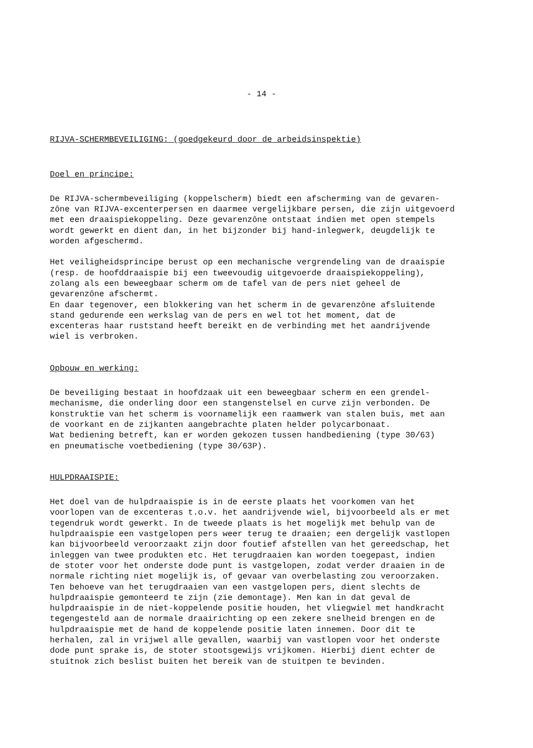- 14 -
RIJVA-SCHERMBEVEILIGING: (goedgekeurd door de arbeidsinspektie)
Doel en principe:
De RIJVA-schermbeveiliging (koppelscherm) biedt een afscherming van de gevaren- zône van RIJVA-excenterpersen en daarmee vergelijkbare persen, die zijn uitgevoerd met een draaispiekoppeling. Deze gevarenzône ontstaat indien met open stempels wordt gewerkt en dient dan, in het bijzonder bij hand-inlegwerk, deugdelijk te worden afgeschermd.
Het veiligheidsprincipe berust op een mechanische vergrendeling van de draaispie (resp. de hoofddraaispie bij een tweevoudig uitgevoerde draaispiekoppeling), zolang als een beweegbaar scherm om de tafel van de pers niet geheel de gevarenzône afschermt. En daar tegenover, een blokkering van het scherm in de gevarenzône afsluitende stand gedurende een werkslag van de pers en wel tot het moment, dat de excenteras haar ruststand heeft bereikt en de verbinding met het aandrijvende wiel is verbroken.
Opbouw en werking:
De beveiliging bestaat in hoofdzaak uit een beweegbaar scherm en een grendel- mechanisme, die onderling door een stangenstelsel en curve zijn verbonden. De konstruktie van het scherm is voornamelijk een raamwerk van stalen buis, met aan de voorkant en de zijkanten aangebrachte platen helder polycarbonaat. Wat bediening betreft, kan er worden gekozen tussen handbediening (type 30/63) en pneumatische voetbediening (type 30/63P).
HULPDRAAISPIE:
Het doel van de hulpdraaispie is in de eerste plaats het voorkomen van het voorlopen van de excenteras t.o.v. het aandrijvende wiel, bijvoorbeeld als er met tegendruk wordt gewerkt. In de tweede plaats is het mogelijk met behulp van de hulpdraaispie een vastgelopen pers weer terug te draaien; een dergelijk vastlopen kan bijvoorbeeld veroorzaakt zijn door foutief afstellen van het gereedschap, het inleggen van twee produkten etc. Het terugdraaien kan worden toegepast, indien de stoter voor het onderste dode punt is vastgelopen, zodat verder draaien in de normale richting niet mogelijk is, of gevaar van overbelasting zou veroorzaken. Ten behoeve van het terugdraaien van een vastgelopen pers, dient slechts de hulpdraaispie gemonteerd te zijn (zie demontage). Men kan in dat geval de hulpdraaispie in de niet-koppelende positie houden, het vliegwiel met handkracht tegengesteld aan de normale draairichting op een zekere snelheid brengen en de hulpdraaispie met de hand de koppelende positie laten innemen. Door dit te herhalen, zal in vrijwel alle gevallen, waarbij van vastlopen voor het onderste dode punt sprake is, de stoter stootsgewijs vrijkomen. Hierbij dient echter de stuitnok zich beslist buiten het bereik van de stuitpen te bevinden.